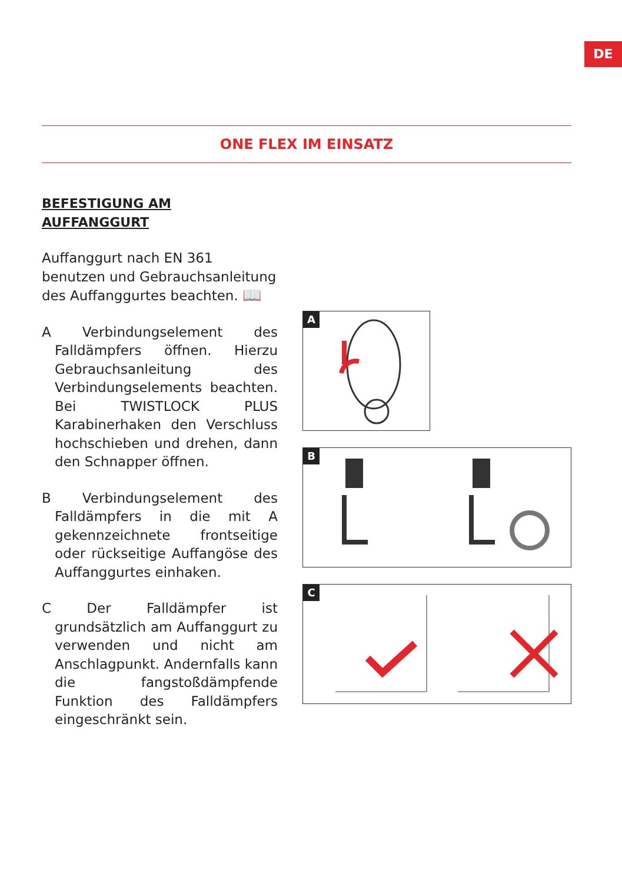DE
ONE FLEX IM EINSATZ
BEFESTIGUNG AM AUFFANGGURT
Auffanggurt nach EN 361 benutzen und Gebrauchsanleitung des Auffanggurtes beachten. 📖
A Verbindungselement des Falldämpfers öffnen. Hierzu Gebrauchsanleitung des Verbindungselements beachten. Bei TWISTLOCK PLUS Karabinerhaken den Verschluss hochschieben und drehen, dann den Schnapper öffnen.
B Verbindungselement des Falldämpfers in die mit A gekennzeichnete frontseitige oder rückseitige Auffangöse des Auffanggurtes einhaken.
C Der Falldämpfer ist grundsätzlich am Auffanggurt zu verwenden und nicht am Anschlagpunkt. Andernfalls kann die fangstoßdämpfende Funktion des Falldämpfers eingeschränkt sein.
A
B
C